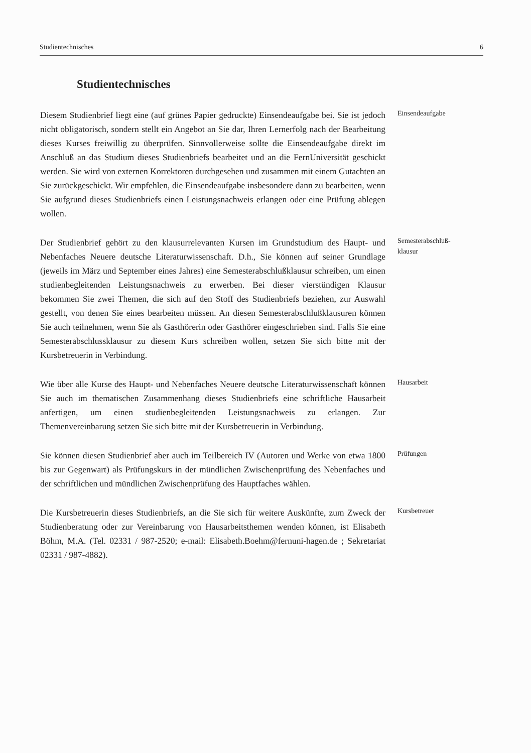Studientechnisches 6
Studientechnisches
Diesem Studienbrief liegt eine (auf grünes Papier gedruckte) Einsendeaufgabe bei. Sie ist jedoch nicht obligatorisch, sondern stellt ein Angebot an Sie dar, Ihren Lernerfolg nach der Bearbeitung dieses Kurses freiwillig zu überprüfen. Sinnvollerweise sollte die Einsendeaufgabe direkt im Anschluß an das Studium dieses Studienbriefs bearbeitet und an die FernUniversität geschickt werden. Sie wird von externen Korrektoren durchgesehen und zusammen mit einem Gutachten an Sie zurückgeschickt. Wir empfehlen, die Einsendeaufgabe insbesondere dann zu bearbeiten, wenn Sie aufgrund dieses Studienbriefs einen Leistungsnachweis erlangen oder eine Prüfung ablegen wollen.
Einsendeaufgabe
Der Studienbrief gehört zu den klausurrelevanten Kursen im Grundstudium des Haupt- und Nebenfaches Neuere deutsche Literaturwissenschaft. D.h., Sie können auf seiner Grundlage (jeweils im März und September eines Jahres) eine Semesterabschlußklausur schreiben, um einen studienbegleitenden Leistungsnachweis zu erwerben. Bei dieser vierstündigen Klausur bekommen Sie zwei Themen, die sich auf den Stoff des Studienbriefs beziehen, zur Auswahl gestellt, von denen Sie eines bearbeiten müssen. An diesen Semesterabschlußklausuren können Sie auch teilnehmen, wenn Sie als Gasthörerin oder Gasthörer eingeschrieben sind. Falls Sie eine Semesterabschlussklausur zu diesem Kurs schreiben wollen, setzen Sie sich bitte mit der Kursbetreuerin in Verbindung.
Semesterabschluß-
klausur
Wie über alle Kurse des Haupt- und Nebenfaches Neuere deutsche Literaturwissenschaft können Sie auch im thematischen Zusammenhang dieses Studienbriefs eine schriftliche Hausarbeit anfertigen, um einen studienbegleitenden Leistungsnachweis zu erlangen. Zur Themenvereinbarung setzen Sie sich bitte mit der Kursbetreuerin in Verbindung.
Hausarbeit
Sie können diesen Studienbrief aber auch im Teilbereich IV (Autoren und Werke von etwa 1800 bis zur Gegenwart) als Prüfungskurs in der mündlichen Zwischenprüfung des Nebenfaches und der schriftlichen und mündlichen Zwischenprüfung des Hauptfaches wählen.
Prüfungen
Die Kursbetreuerin dieses Studienbriefs, an die Sie sich für weitere Auskünfte, zum Zweck der Studienberatung oder zur Vereinbarung von Hausarbeitsthemen wenden können, ist Elisabeth Böhm, M.A. (Tel. 02331 / 987-2520; e-mail: Elisabeth.Boehm@fernuni-hagen.de ; Sekretariat 02331 / 987-4882).
Kursbetreuer